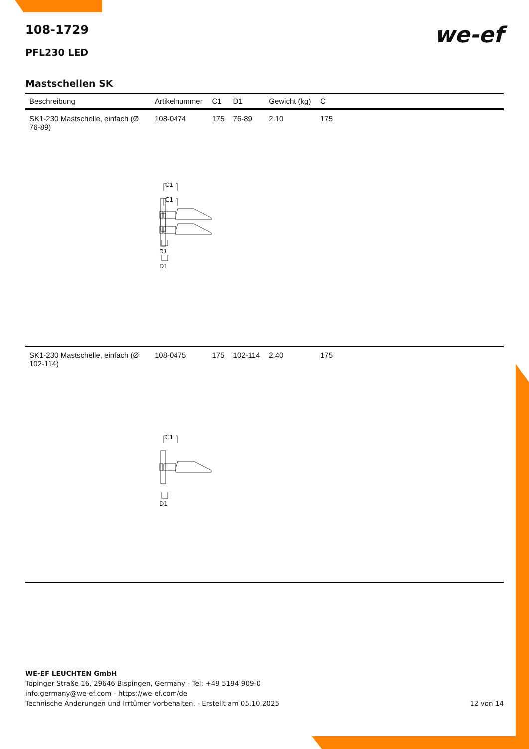we-ef
108-1729
PFL230 LED
Mastschellen SK
| Beschreibung | Artikelnummer | C1 | D1 | Gewicht (kg) | C |
| --- | --- | --- | --- | --- | --- |
| SK1-230 Mastschelle, einfach (Ø 76-89) | 108-0474 | 175 | 76-89 | 2.10 | 175 |
| C1 D1 | | | | | |
| SK1-230 Mastschelle, einfach (Ø 102-114) | 108-0475 | 175 | 102-114 | 2.40 | 175 |
C1
D1
C1
D1
WE-EF LEUCHTEN GmbH
Töpinger Straße 16, 29646 Bispingen, Germany - Tel: +49 5194 909-0
info.germany@we-ef.com - https://we-ef.com/de
Technische Änderungen und Irrtümer vorbehalten. - Erstellt am 05.10.2025 12 von 14